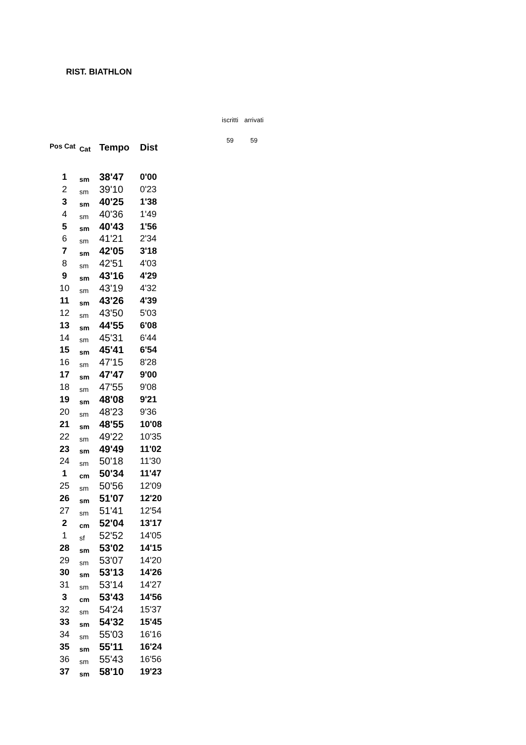RIST. BIATHLON
| iscritti | arrivati |
| 59 | 59 |
| Pos Cat | Cat | Tempo | Dist |
| --- | --- | --- | --- |
| 1 | sm | 38'47 | 0'00 |
| 2 | sm | 39'10 | 0'23 |
| 3 | sm | 40'25 | 1'38 |
| 4 | sm | 40'36 | 1'49 |
| 5 | sm | 40'43 | 1'56 |
| 6 | sm | 41'21 | 2'34 |
| 7 | sm | 42'05 | 3'18 |
| 8 | sm | 42'51 | 4'03 |
| 9 | sm | 43'16 | 4'29 |
| 10 | sm | 43'19 | 4'32 |
| 11 | sm | 43'26 | 4'39 |
| 12 | sm | 43'50 | 5'03 |
| 13 | sm | 44'55 | 6'08 |
| 14 | sm | 45'31 | 6'44 |
| 15 | sm | 45'41 | 6'54 |
| 16 | sm | 47'15 | 8'28 |
| 17 | sm | 47'47 | 9'00 |
| 18 | sm | 47'55 | 9'08 |
| 19 | sm | 48'08 | 9'21 |
| 20 | sm | 48'23 | 9'36 |
| 21 | sm | 48'55 | 10'08 |
| 22 | sm | 49'22 | 10'35 |
| 23 | sm | 49'49 | 11'02 |
| 24 | sm | 50'18 | 11'30 |
| 1 | cm | 50'34 | 11'47 |
| 25 | sm | 50'56 | 12'09 |
| 26 | sm | 51'07 | 12'20 |
| 27 | sm | 51'41 | 12'54 |
| 2 | cm | 52'04 | 13'17 |
| 1 | sf | 52'52 | 14'05 |
| 28 | sm | 53'02 | 14'15 |
| 29 | sm | 53'07 | 14'20 |
| 30 | sm | 53'13 | 14'26 |
| 31 | sm | 53'14 | 14'27 |
| 3 | cm | 53'43 | 14'56 |
| 32 | sm | 54'24 | 15'37 |
| 33 | sm | 54'32 | 15'45 |
| 34 | sm | 55'03 | 16'16 |
| 35 | sm | 55'11 | 16'24 |
| 36 | sm | 55'43 | 16'56 |
| 37 | sm | 58'10 | 19'23 |